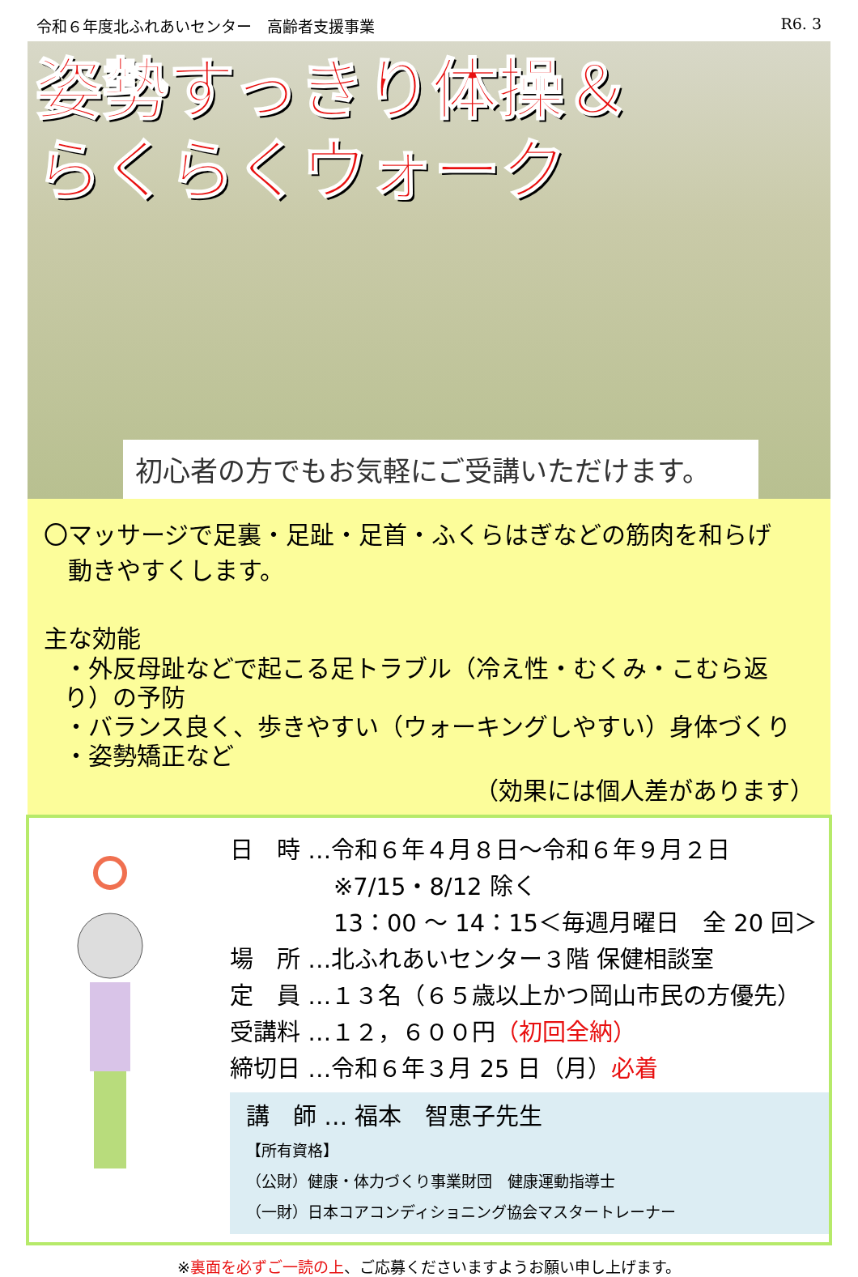令和６年度北ふれあいセンター　高齢者支援事業 R6. 3
姿勢すっきり体操＆
らくらくウォーク
初心者の方でもお気軽にご受講いただけます。
〇マッサージで足裏・足趾・足首・ふくらはぎなどの筋肉を和らげ
　動きやすくします。
主な効能
・外反母趾などで起こる足トラブル（冷え性・むくみ・こむら返り）の予防
・バランス良く、歩きやすい（ウォーキングしやすい）身体づくり
・姿勢矯正など
（効果には個人差があります）
日　時 …令和６年４月８日～令和６年９月２日
※7/15・8/12 除く
13：00 ～ 14：15＜毎週月曜日　全 20 回＞
場　所 …北ふれあいセンター３階 保健相談室
定　員 …１３名（６５歳以上かつ岡山市民の方優先）
受講料 …１２，６００円（初回全納）
締切日 …令和６年３月 25 日（月）必着
講　師 … 福本　智恵子先生
【所有資格】
（公財）健康・体力づくり事業財団　健康運動指導士
（一財）日本コアコンディショニング協会マスタートレーナー
※裏面を必ずご一読の上、ご応募くださいますようお願い申し上げます。